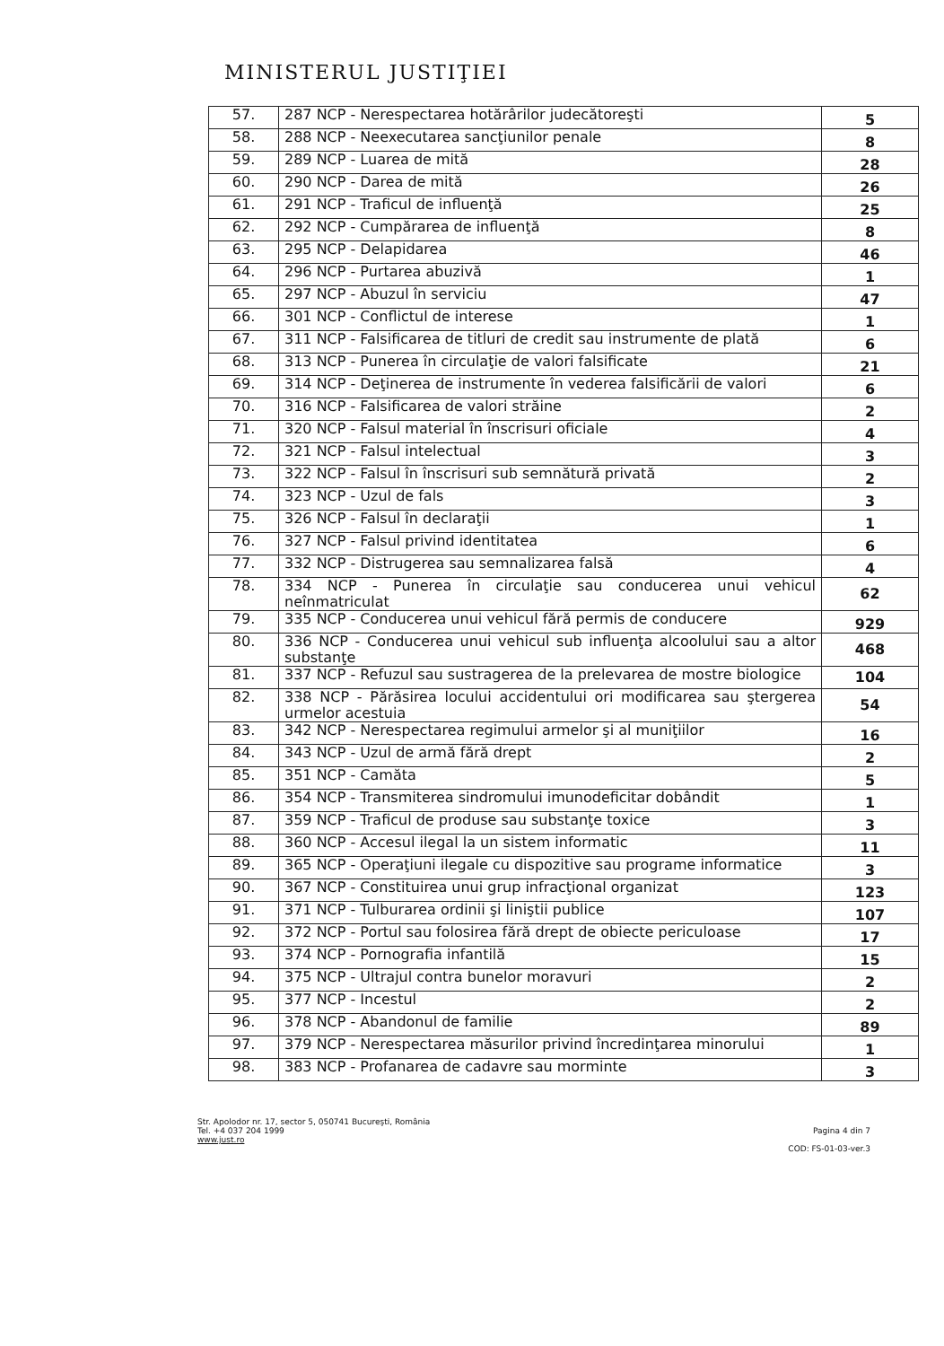MINISTERUL JUSTIŢIEI
| 57. | 287 NCP - Nerespectarea hotărârilor judecătoreşti | 5 |
| 58. | 288 NCP - Neexecutarea sancţiunilor penale | 8 |
| 59. | 289 NCP - Luarea de mită | 28 |
| 60. | 290 NCP - Darea de mită | 26 |
| 61. | 291 NCP - Traficul de influenţă | 25 |
| 62. | 292 NCP - Cumpărarea de influenţă | 8 |
| 63. | 295 NCP - Delapidarea | 46 |
| 64. | 296 NCP - Purtarea abuzivă | 1 |
| 65. | 297 NCP - Abuzul în serviciu | 47 |
| 66. | 301 NCP - Conflictul de interese | 1 |
| 67. | 311 NCP - Falsificarea de titluri de credit sau instrumente de plată | 6 |
| 68. | 313 NCP - Punerea în circulaţie de valori falsificate | 21 |
| 69. | 314 NCP - Deţinerea de instrumente în vederea falsificării de valori | 6 |
| 70. | 316 NCP - Falsificarea de valori străine | 2 |
| 71. | 320 NCP - Falsul material în înscrisuri oficiale | 4 |
| 72. | 321 NCP - Falsul intelectual | 3 |
| 73. | 322 NCP - Falsul în înscrisuri sub semnătură privată | 2 |
| 74. | 323 NCP - Uzul de fals | 3 |
| 75. | 326 NCP - Falsul în declaraţii | 1 |
| 76. | 327 NCP - Falsul privind identitatea | 6 |
| 77. | 332 NCP - Distrugerea sau semnalizarea falsă | 4 |
| 78. | 334 NCP - Punerea în circulaţie sau conducerea unui vehicul neînmatriculat | 62 |
| 79. | 335 NCP - Conducerea unui vehicul fără permis de conducere | 929 |
| 80. | 336 NCP - Conducerea unui vehicul sub influenţa alcoolului sau a altor substanţe | 468 |
| 81. | 337 NCP - Refuzul sau sustragerea de la prelevarea de mostre biologice | 104 |
| 82. | 338 NCP - Părăsirea locului accidentului ori modificarea sau ştergerea urmelor acestuia | 54 |
| 83. | 342 NCP - Nerespectarea regimului armelor şi al muniţiilor | 16 |
| 84. | 343 NCP - Uzul de armă fără drept | 2 |
| 85. | 351 NCP - Camăta | 5 |
| 86. | 354 NCP - Transmiterea sindromului imunodeficitar dobândit | 1 |
| 87. | 359 NCP - Traficul de produse sau substanţe toxice | 3 |
| 88. | 360 NCP - Accesul ilegal la un sistem informatic | 11 |
| 89. | 365 NCP - Operaţiuni ilegale cu dispozitive sau programe informatice | 3 |
| 90. | 367 NCP - Constituirea unui grup infracţional organizat | 123 |
| 91. | 371 NCP - Tulburarea ordinii şi liniştii publice | 107 |
| 92. | 372 NCP - Portul sau folosirea fără drept de obiecte periculoase | 17 |
| 93. | 374 NCP - Pornografia infantilă | 15 |
| 94. | 375 NCP - Ultrajul contra bunelor moravuri | 2 |
| 95. | 377 NCP - Incestul | 2 |
| 96. | 378 NCP - Abandonul de familie | 89 |
| 97. | 379 NCP - Nerespectarea măsurilor privind încredinţarea minorului | 1 |
| 98. | 383 NCP - Profanarea de cadavre sau morminte | 3 |
Str. Apolodor nr. 17, sector 5, 050741 Bucureşti, România
Tel. +4 037 204 1999
www.just.ro
Pagina 4 din 7
COD: FS-01-03-ver.3